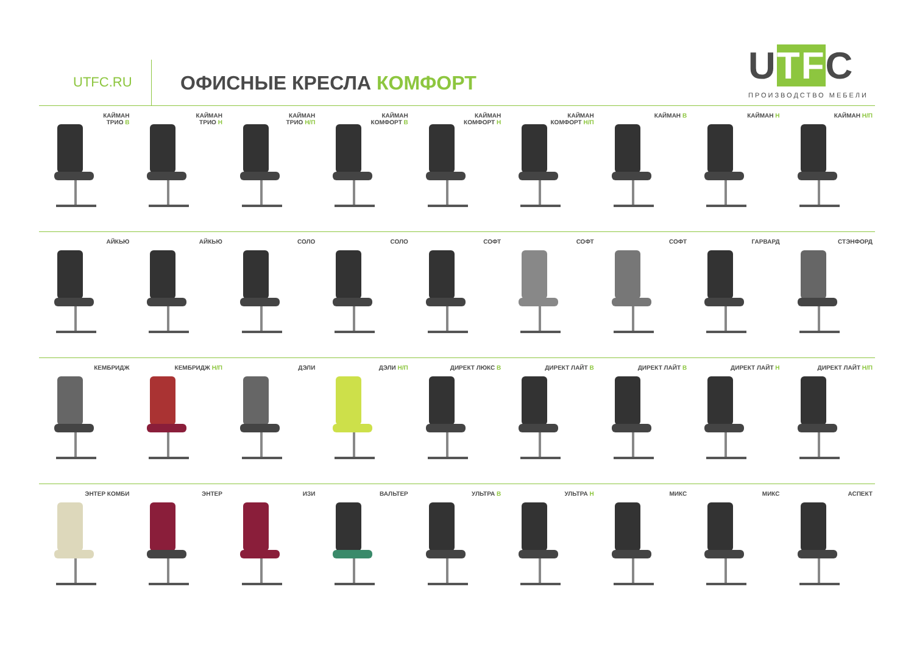UTFC.RU ОФИСНЫЕ КРЕСЛА КОМФОРТ UTFC
ПРОИЗВОДСТВО МЕБЕЛИ
КАЙМАН
ТРИО В
КАЙМАН
ТРИО Н
КАЙМАН
ТРИО Н/П
КАЙМАН
КОМФОРТ В
КАЙМАН
КОМФОРТ Н
КАЙМАН
КОМФОРТ Н/П
КАЙМАН В
КАЙМАН Н
КАЙМАН Н/П
АЙКЬЮ
АЙКЬЮ
СОЛО
СОЛО
СОФТ
СОФТ
СОФТ
ГАРВАРД
СТЭНФОРД
КЕМБРИДЖ
КЕМБРИДЖ Н/П
ДЭЛИ
ДЭЛИ Н/П
ДИРЕКТ ЛЮКС В
ДИРЕКТ ЛАЙТ В
ДИРЕКТ ЛАЙТ В
ДИРЕКТ ЛАЙТ Н
ДИРЕКТ ЛАЙТ Н/П
ЭНТЕР КОМБИ
ЭНТЕР
ИЗИ
ВАЛЬТЕР
УЛЬТРА В
УЛЬТРА Н
МИКС
МИКС
АСПЕКТ